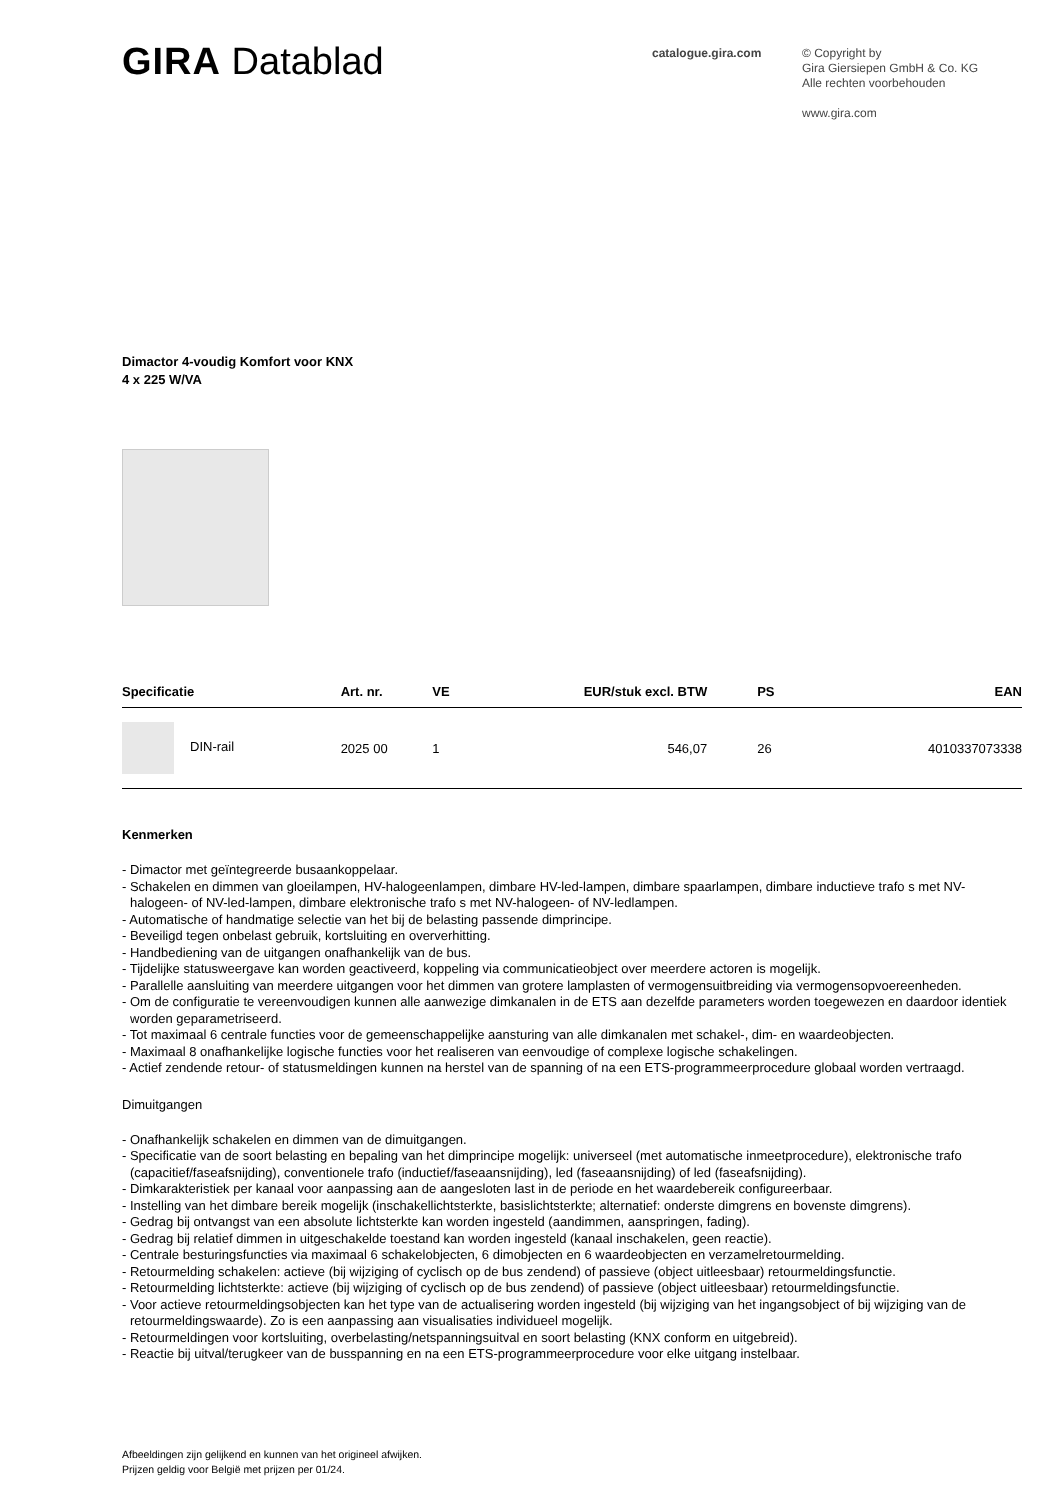GIRA Datablad
catalogue.gira.com
© Copyright by
Gira Giersiepen GmbH & Co. KG
Alle rechten voorbehouden
www.gira.com
Dimactor 4-voudig Komfort voor KNX
4 x 225 W/VA
| Specificatie | Art. nr. | VE | EUR/stuk excl. BTW | PS | EAN |
| --- | --- | --- | --- | --- | --- |
| DIN-rail | 2025 00 | 1 | 546,07 | 26 | 4010337073338 |
Kenmerken
- Dimactor met geïntegreerde busaankoppelaar.
- Schakelen en dimmen van gloeilampen, HV-halogeenlampen, dimbare HV-led-lampen, dimbare spaarlampen, dimbare inductieve trafo s met NV-halogeen- of NV-led-lampen, dimbare elektronische trafo s met NV-halogeen- of NV-ledlampen.
- Automatische of handmatige selectie van het bij de belasting passende dimprincipe.
- Beveiligd tegen onbelast gebruik, kortsluiting en oververhitting.
- Handbediening van de uitgangen onafhankelijk van de bus.
- Tijdelijke statusweergave kan worden geactiveerd, koppeling via communicatieobject over meerdere actoren is mogelijk.
- Parallelle aansluiting van meerdere uitgangen voor het dimmen van grotere lamplasten of vermogensuitbreiding via vermogensopvoereenheden.
- Om de configuratie te vereenvoudigen kunnen alle aanwezige dimkanalen in de ETS aan dezelfde parameters worden toegewezen en daardoor identiek worden geparametriseerd.
- Tot maximaal 6 centrale functies voor de gemeenschappelijke aansturing van alle dimkanalen met schakel-, dim- en waardeobjecten.
- Maximaal 8 onafhankelijke logische functies voor het realiseren van eenvoudige of complexe logische schakelingen.
- Actief zendende retour- of statusmeldingen kunnen na herstel van de spanning of na een ETS-programmeerprocedure globaal worden vertraagd.
Dimuitgangen
- Onafhankelijk schakelen en dimmen van de dimuitgangen.
- Specificatie van de soort belasting en bepaling van het dimprincipe mogelijk: universeel (met automatische inmeetprocedure), elektronische trafo (capacitief/faseafsnijding), conventionele trafo (inductief/faseaansnijding), led (faseaansnijding) of led (faseafsnijding).
- Dimkarakteristiek per kanaal voor aanpassing aan de aangesloten last in de periode en het waardebereik configureerbaar.
- Instelling van het dimbare bereik mogelijk (inschakellichtsterkte, basislichtsterkte; alternatief: onderste dimgrens en bovenste dimgrens).
- Gedrag bij ontvangst van een absolute lichtsterkte kan worden ingesteld (aandimmen, aanspringen, fading).
- Gedrag bij relatief dimmen in uitgeschakelde toestand kan worden ingesteld (kanaal inschakelen, geen reactie).
- Centrale besturingsfuncties via maximaal 6 schakelobjecten, 6 dimobjecten en 6 waardeobjecten en verzamelretourmelding.
- Retourmelding schakelen: actieve (bij wijziging of cyclisch op de bus zendend) of passieve (object uitleesbaar) retourmeldingsfunctie.
- Retourmelding lichtsterkte: actieve (bij wijziging of cyclisch op de bus zendend) of passieve (object uitleesbaar) retourmeldingsfunctie.
- Voor actieve retourmeldingsobjecten kan het type van de actualisering worden ingesteld (bij wijziging van het ingangsobject of bij wijziging van de retourmeldingswaarde). Zo is een aanpassing aan visualisaties individueel mogelijk.
- Retourmeldingen voor kortsluiting, overbelasting/netspanningsuitval en soort belasting (KNX conform en uitgebreid).
- Reactie bij uitval/terugkeer van de busspanning en na een ETS-programmeerprocedure voor elke uitgang instelbaar.
Afbeeldingen zijn gelijkend en kunnen van het origineel afwijken.
Prijzen geldig voor België met prijzen per 01/24.